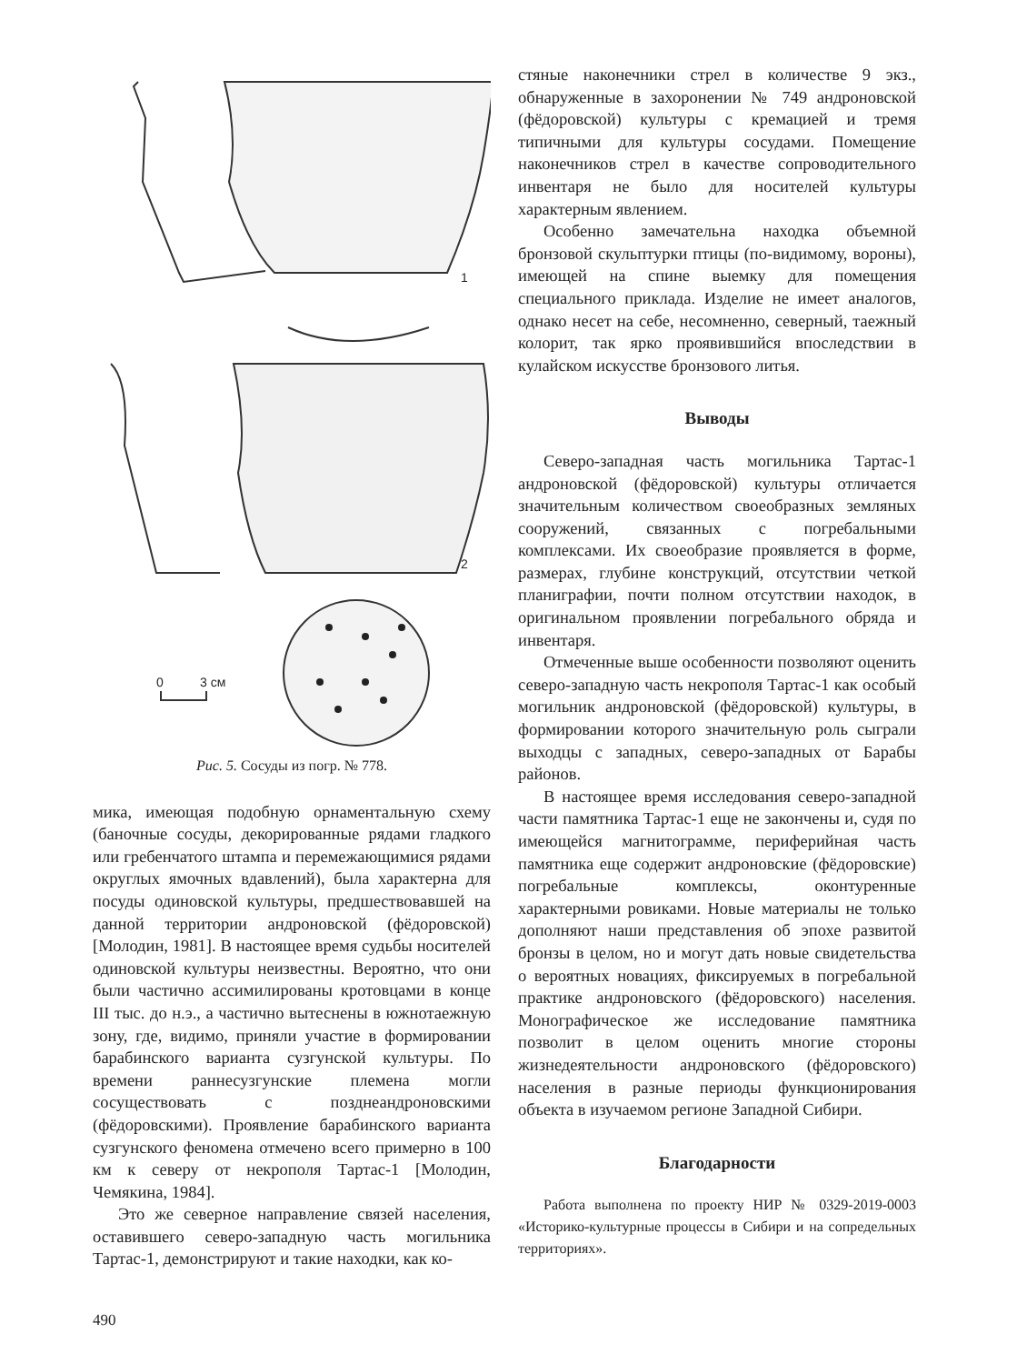1
2
0
3 см
Рис. 5. Сосуды из погр. № 778.
мика, имеющая подобную орнаментальную схему (баночные сосуды, декорированные рядами гладкого или гребенчатого штампа и перемежающимися рядами округлых ямочных вдавлений), была характерна для посуды одиновской культуры, предшествовавшей на данной территории андроновской (фёдоровской) [Молодин, 1981]. В настоящее время судьбы носителей одиновской культуры неизвестны. Вероятно, что они были частично ассимилированы кротовцами в конце III тыс. до н.э., а частично вытеснены в южнотаежную зону, где, видимо, приняли участие в формировании барабинского варианта сузгунской культуры. По времени раннесузгунские племена могли сосуществовать с позднеандроновскими (фёдоровскими). Проявление барабинского варианта сузгунского феномена отмечено всего примерно в 100 км к северу от некрополя Тартас-1 [Молодин, Чемякина, 1984].
Это же северное направление связей населения, оставившего северо-западную часть могильника Тартас-1, демонстрируют и такие находки, как ко-
стяные наконечники стрел в количестве 9 экз., обнаруженные в захоронении № 749 андроновской (фёдоровской) культуры с кремацией и тремя типичными для культуры сосудами. Помещение наконечников стрел в качестве сопроводительного инвентаря не было для носителей культуры характерным явлением.
Особенно замечательна находка объемной бронзовой скульптурки птицы (по-видимому, вороны), имеющей на спине выемку для помещения специального приклада. Изделие не имеет аналогов, однако несет на себе, несомненно, северный, таежный колорит, так ярко проявившийся впоследствии в кулайском искусстве бронзового литья.
Выводы
Северо-западная часть могильника Тартас-1 андроновской (фёдоровской) культуры отличается значительным количеством своеобразных земляных сооружений, связанных с погребальными комплексами. Их своеобразие проявляется в форме, размерах, глубине конструкций, отсутствии четкой планиграфии, почти полном отсутствии находок, в оригинальном проявлении погребального обряда и инвентаря.
Отмеченные выше особенности позволяют оценить северо-западную часть некрополя Тартас-1 как особый могильник андроновской (фёдоровской) культуры, в формировании которого значительную роль сыграли выходцы с западных, северо-западных от Барабы районов.
В настоящее время исследования северо-западной части памятника Тартас-1 еще не закончены и, судя по имеющейся магнитограмме, периферийная часть памятника еще содержит андроновские (фёдоровские) погребальные комплексы, оконтуренные характерными ровиками. Новые материалы не только дополняют наши представления об эпохе развитой бронзы в целом, но и могут дать новые свидетельства о вероятных новациях, фиксируемых в погребальной практике андроновского (фёдоровского) населения. Монографическое же исследование памятника позволит в целом оценить многие стороны жизнедеятельности андроновского (фёдоровского) населения в разные периоды функционирования объекта в изучаемом регионе Западной Сибири.
Благодарности
Работа выполнена по проекту НИР № 0329-2019-0003 «Историко-культурные процессы в Сибири и на сопредельных территориях».
490